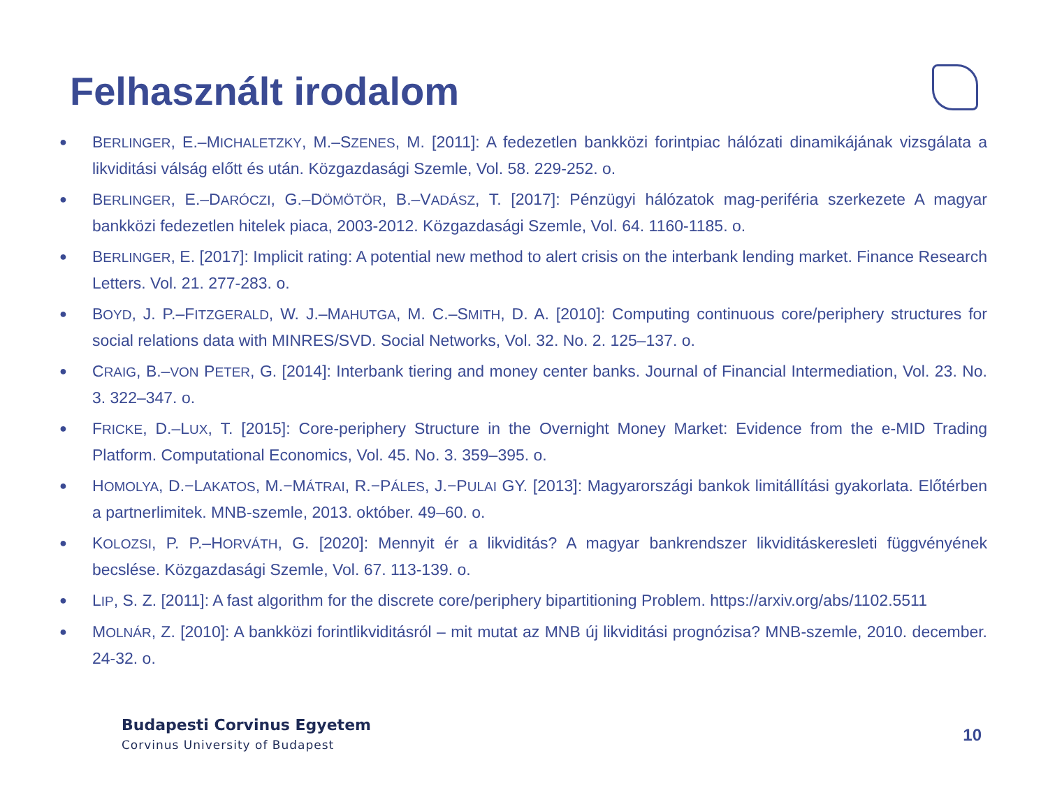Felhasznált irodalom
● BERLINGER, E.–MICHALETZKY, M.–SZENES, M. [2011]: A fedezetlen bankközi forintpiac hálózati dinamikájának vizsgálata a likviditási válság előtt és után. Közgazdasági Szemle, Vol. 58. 229-252. o.
● BERLINGER, E.–DARÓCZI, G.–DÖMÖTÖR, B.–VADÁSZ, T. [2017]: Pénzügyi hálózatok mag-periféria szerkezete A magyar bankközi fedezetlen hitelek piaca, 2003-2012. Közgazdasági Szemle, Vol. 64. 1160-1185. o.
● BERLINGER, E. [2017]: Implicit rating: A potential new method to alert crisis on the interbank lending market. Finance Research Letters. Vol. 21. 277-283. o.
● BOYD, J. P.–FITZGERALD, W. J.–MAHUTGA, M. C.–SMITH, D. A. [2010]: Computing continuous core/periphery structures for social relations data with MINRES/SVD. Social Networks, Vol. 32. No. 2. 125–137. o.
● CRAIG, B.–VON PETER, G. [2014]: Interbank tiering and money center banks. Journal of Financial Intermediation, Vol. 23. No. 3. 322–347. o.
● FRICKE, D.–LUX, T. [2015]: Core-periphery Structure in the Overnight Money Market: Evidence from the e-MID Trading Platform. Computational Economics, Vol. 45. No. 3. 359–395. o.
● HOMOLYA, D.−LAKATOS, M.−MÁTRAI, R.−PÁLES, J.−PULAI GY. [2013]: Magyarországi bankok limitállítási gyakorlata. Előtérben a partnerlimitek. MNB-szemle, 2013. október. 49–60. o.
● KOLOZSI, P. P.–HORVÁTH, G. [2020]: Mennyit ér a likviditás? A magyar bankrendszer likviditáskeresleti függvényének becslése. Közgazdasági Szemle, Vol. 67. 113-139. o.
● LIP, S. Z. [2011]: A fast algorithm for the discrete core/periphery bipartitioning Problem. https://arxiv.org/abs/1102.5511
● MOLNÁR, Z. [2010]: A bankközi forintlikviditásról – mit mutat az MNB új likviditási prognózisa? MNB-szemle, 2010. december. 24-32. o.
Budapesti Corvinus Egyetem
Corvinus University of Budapest
10